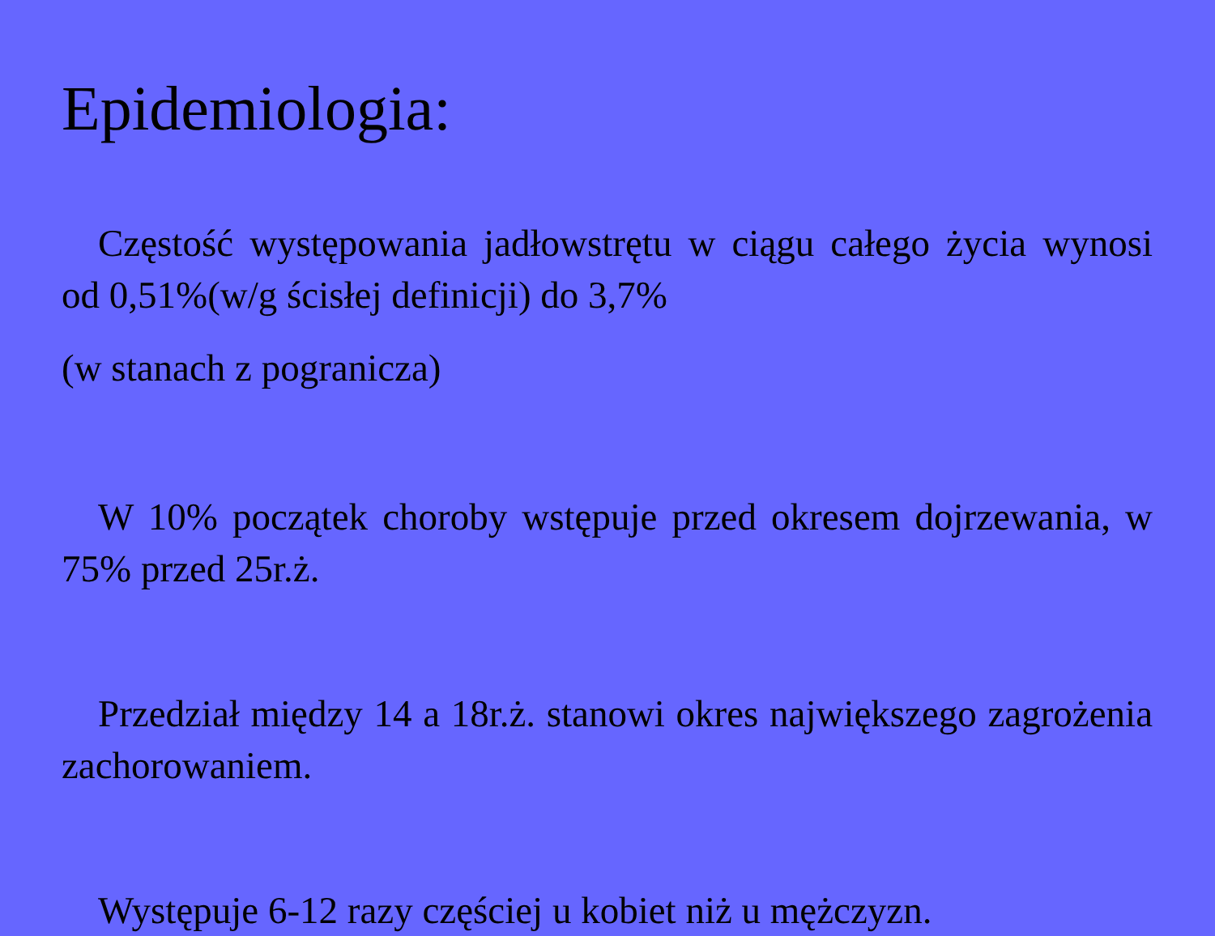Epidemiologia:
Częstość występowania jadłowstrętu w ciągu całego życia wynosi od 0,51%(w/g ścisłej definicji) do 3,7%
(w stanach z pogranicza)
W 10% początek choroby wstępuje przed okresem dojrzewania, w 75% przed 25r.ż.
Przedział między 14 a 18r.ż. stanowi okres największego zagrożenia zachorowaniem.
Występuje 6-12 razy częściej u kobiet niż u mężczyzn.